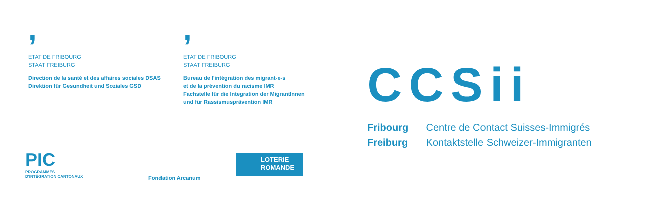,
ETAT DE FRIBOURG
STAAT FREIBURG
Direction de la santé et des affaires sociales DSAS
Direktion für Gesundheit und Soziales GSD
,
ETAT DE FRIBOURG
STAAT FREIBURG
Bureau de l'intégration des migrant-e-s
et de la prévention du racisme IMR
Fachstelle für die Integration der MigrantInnen
und für Rassismusprävention IMR
PIC
PROGRAMMES
D'INTÉGRATION CANTONAUX
Fondation Arcanum
LOTERIE
ROMANDE
CCSii
Fribourg Centre de Contact Suisses-Immigrés
Freiburg Kontaktstelle Schweizer-Immigranten